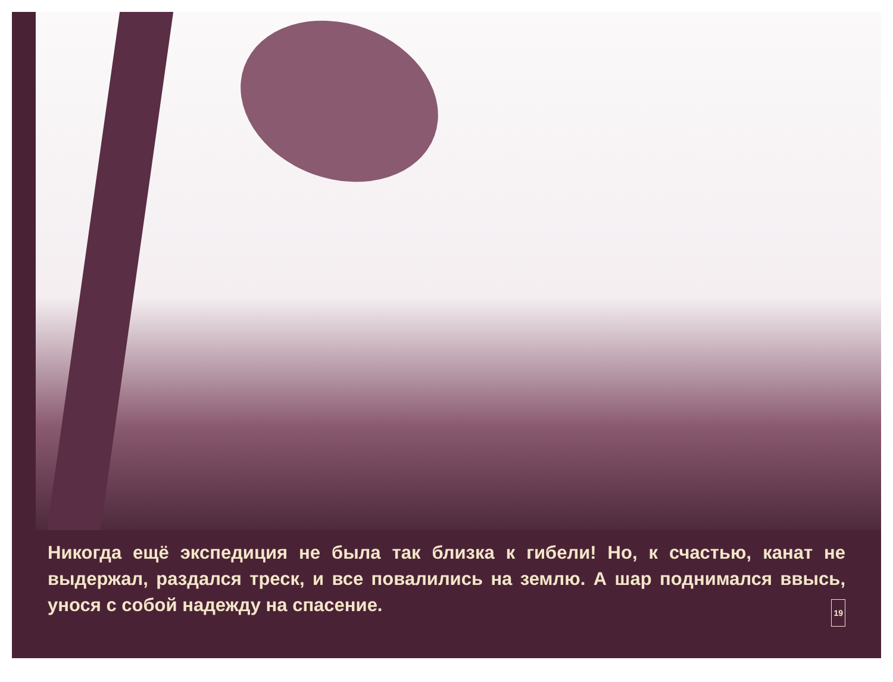Никогда ещё экспедиция не была так близка к гибели! Но, к счастью, канат не выдержал, раздался треск, и все повалились на землю. А шар поднимался ввысь, унося с собой надежду на спасение. 19